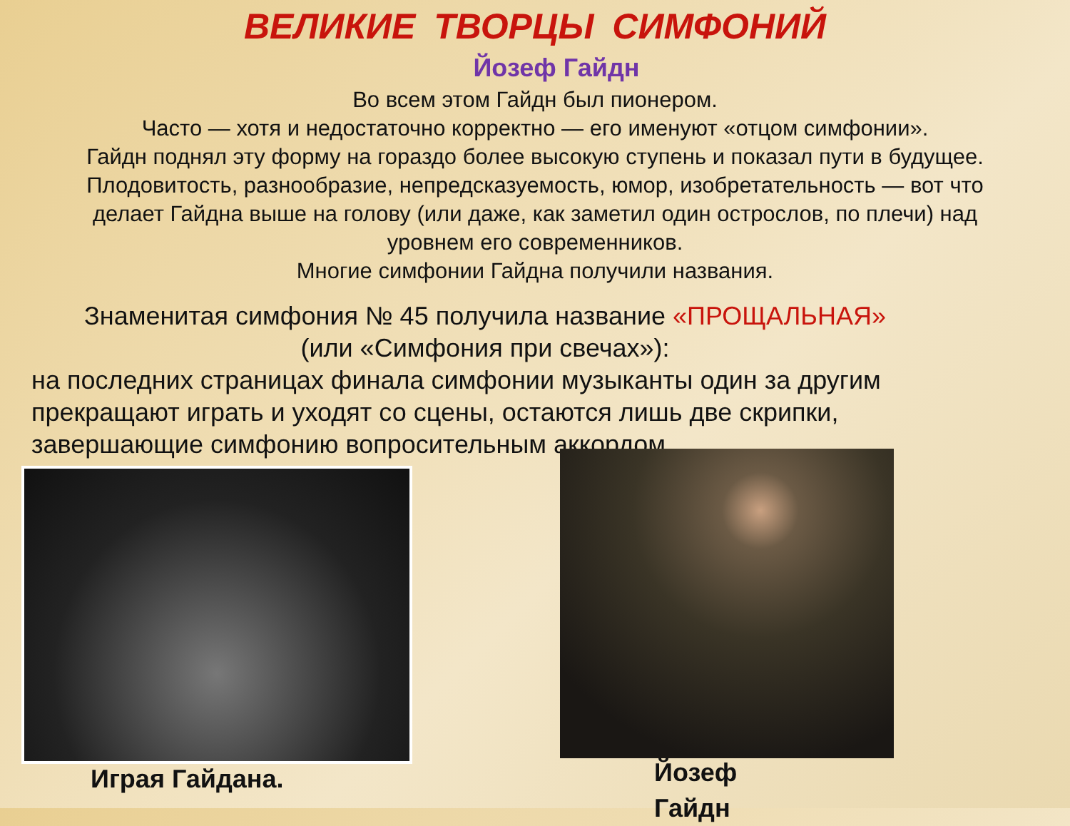ВЕЛИКИЕ ТВОРЦЫ СИМФОНИЙ
Йозеф Гайдн
Во всем этом Гайдн был пионером.
Часто — хотя и недостаточно корректно — его именуют «отцом симфонии».
Гайдн поднял эту форму на гораздо более высокую ступень и показал пути в будущее. Плодовитость, разнообразие, непредсказуемость, юмор, изобретательность — вот что делает Гайдна выше на голову (или даже, как заметил один острослов, по плечи) над уровнем его современников.
Многие симфонии Гайдна получили названия.
Знаменитая симфония № 45 получила название «ПРОЩАЛЬНАЯ»
(или «Симфония при свечах»):
на последних страницах финала симфонии музыканты один за другим прекращают играть и уходят со сцены, остаются лишь две скрипки, завершающие симфонию вопросительным аккордом.
Играя Гайдана.
Йозеф
Гайдн